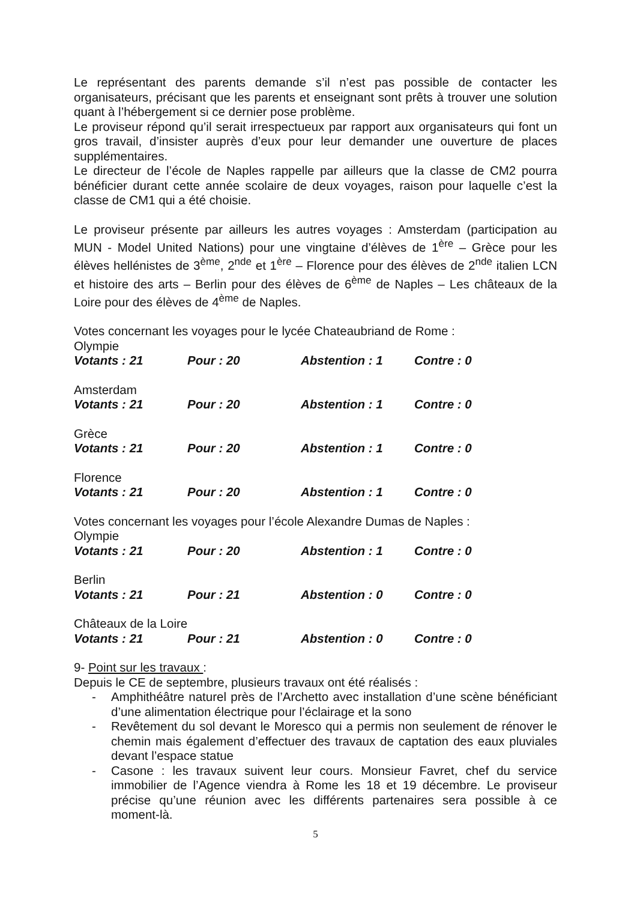Le représentant des parents demande s’il n’est pas possible de contacter les organisateurs, précisant que les parents et enseignant sont prêts à trouver une solution quant à l’hébergement si ce dernier pose problème.
Le proviseur répond qu’il serait irrespectueux par rapport aux organisateurs qui font un gros travail, d’insister auprès d’eux pour leur demander une ouverture de places supplémentaires.
Le directeur de l’école de Naples rappelle par ailleurs que la classe de CM2 pourra bénéficier durant cette année scolaire de deux voyages, raison pour laquelle c’est la classe de CM1 qui a été choisie.
Le proviseur présente par ailleurs les autres voyages : Amsterdam (participation au MUN - Model United Nations) pour une vingtaine d’élèves de 1<sup>ère</sup> – Grèce pour les élèves hellénistes de 3<sup>ème</sup>, 2<sup>nde</sup> et 1<sup>ère</sup> – Florence pour des élèves de 2<sup>nde</sup> italien LCN et histoire des arts – Berlin pour des élèves de 6<sup>ème</sup> de Naples – Les châteaux de la Loire pour des élèves de 4<sup>ème</sup> de Naples.
Votes concernant les voyages pour le lycée Chateaubriand de Rome :
Olympie
Votants : 21 Pour : 20 Abstention : 1 Contre : 0
Amsterdam
Votants : 21 Pour : 20 Abstention : 1 Contre : 0
Grèce
Votants : 21 Pour : 20 Abstention : 1 Contre : 0
Florence
Votants : 21 Pour : 20 Abstention : 1 Contre : 0
Votes concernant les voyages pour l’école Alexandre Dumas de Naples :
Olympie
Votants : 21 Pour : 20 Abstention : 1 Contre : 0
Berlin
Votants : 21 Pour : 21 Abstention : 0 Contre : 0
Châteaux de la Loire
Votants : 21 Pour : 21 Abstention : 0 Contre : 0
9- Point sur les travaux :
Depuis le CE de septembre, plusieurs travaux ont été réalisés :
- Amphithéâtre naturel près de l’Archetto avec installation d’une scène bénéficiant d’une alimentation électrique pour l’éclairage et la sono
- Revêtement du sol devant le Moresco qui a permis non seulement de rénover le chemin mais également d’effectuer des travaux de captation des eaux pluviales devant l’espace statue
- Casone : les travaux suivent leur cours. Monsieur Favret, chef du service immobilier de l’Agence viendra à Rome les 18 et 19 décembre. Le proviseur précise qu’une réunion avec les différents partenaires sera possible à ce moment-là.
5